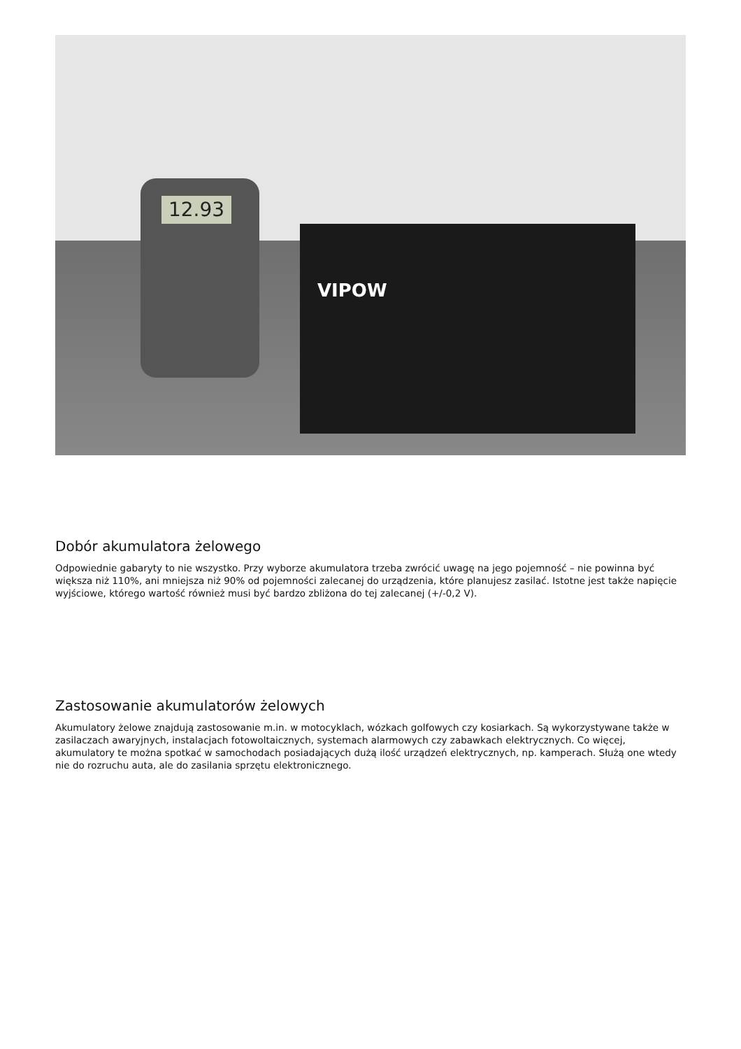12.93
VIPOW
Dobór akumulatora żelowego
Odpowiednie gabaryty to nie wszystko. Przy wyborze akumulatora trzeba zwrócić uwagę na jego pojemność – nie powinna być większa niż 110%, ani mniejsza niż 90% od pojemności zalecanej do urządzenia, które planujesz zasilać. Istotne jest także napięcie wyjściowe, którego wartość również musi być bardzo zbliżona do tej zalecanej (+/-0,2 V).
Zastosowanie akumulatorów żelowych
Akumulatory żelowe znajdują zastosowanie m.in. w motocyklach, wózkach golfowych czy kosiarkach. Są wykorzystywane także w zasilaczach awaryjnych, instalacjach fotowoltaicznych, systemach alarmowych czy zabawkach elektrycznych. Co więcej, akumulatory te można spotkać w samochodach posiadających dużą ilość urządzeń elektrycznych, np. kamperach. Służą one wtedy nie do rozruchu auta, ale do zasilania sprzętu elektronicznego.